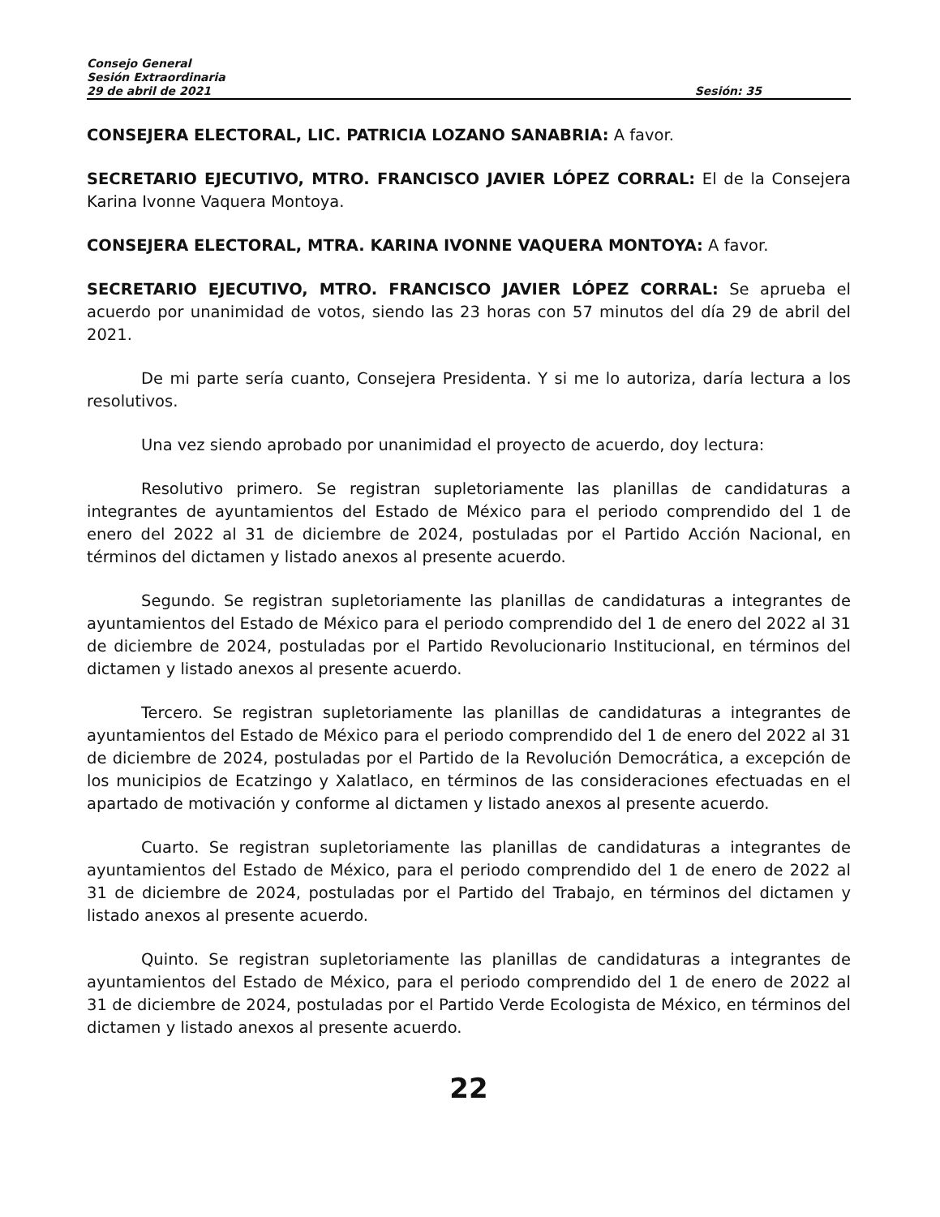Consejo General
Sesión Extraordinaria
29 de abril de 2021 Sesión: 35
CONSEJERA ELECTORAL, LIC. PATRICIA LOZANO SANABRIA: A favor.
SECRETARIO EJECUTIVO, MTRO. FRANCISCO JAVIER LÓPEZ CORRAL: El de la Consejera Karina Ivonne Vaquera Montoya.
CONSEJERA ELECTORAL, MTRA. KARINA IVONNE VAQUERA MONTOYA: A favor.
SECRETARIO EJECUTIVO, MTRO. FRANCISCO JAVIER LÓPEZ CORRAL: Se aprueba el acuerdo por unanimidad de votos, siendo las 23 horas con 57 minutos del día 29 de abril del 2021.
De mi parte sería cuanto, Consejera Presidenta. Y si me lo autoriza, daría lectura a los resolutivos.
Una vez siendo aprobado por unanimidad el proyecto de acuerdo, doy lectura:
Resolutivo primero. Se registran supletoriamente las planillas de candidaturas a integrantes de ayuntamientos del Estado de México para el periodo comprendido del 1 de enero del 2022 al 31 de diciembre de 2024, postuladas por el Partido Acción Nacional, en términos del dictamen y listado anexos al presente acuerdo.
Segundo. Se registran supletoriamente las planillas de candidaturas a integrantes de ayuntamientos del Estado de México para el periodo comprendido del 1 de enero del 2022 al 31 de diciembre de 2024, postuladas por el Partido Revolucionario Institucional, en términos del dictamen y listado anexos al presente acuerdo.
Tercero. Se registran supletoriamente las planillas de candidaturas a integrantes de ayuntamientos del Estado de México para el periodo comprendido del 1 de enero del 2022 al 31 de diciembre de 2024, postuladas por el Partido de la Revolución Democrática, a excepción de los municipios de Ecatzingo y Xalatlaco, en términos de las consideraciones efectuadas en el apartado de motivación y conforme al dictamen y listado anexos al presente acuerdo.
Cuarto. Se registran supletoriamente las planillas de candidaturas a integrantes de ayuntamientos del Estado de México, para el periodo comprendido del 1 de enero de 2022 al 31 de diciembre de 2024, postuladas por el Partido del Trabajo, en términos del dictamen y listado anexos al presente acuerdo.
Quinto. Se registran supletoriamente las planillas de candidaturas a integrantes de ayuntamientos del Estado de México, para el periodo comprendido del 1 de enero de 2022 al 31 de diciembre de 2024, postuladas por el Partido Verde Ecologista de México, en términos del dictamen y listado anexos al presente acuerdo.
22